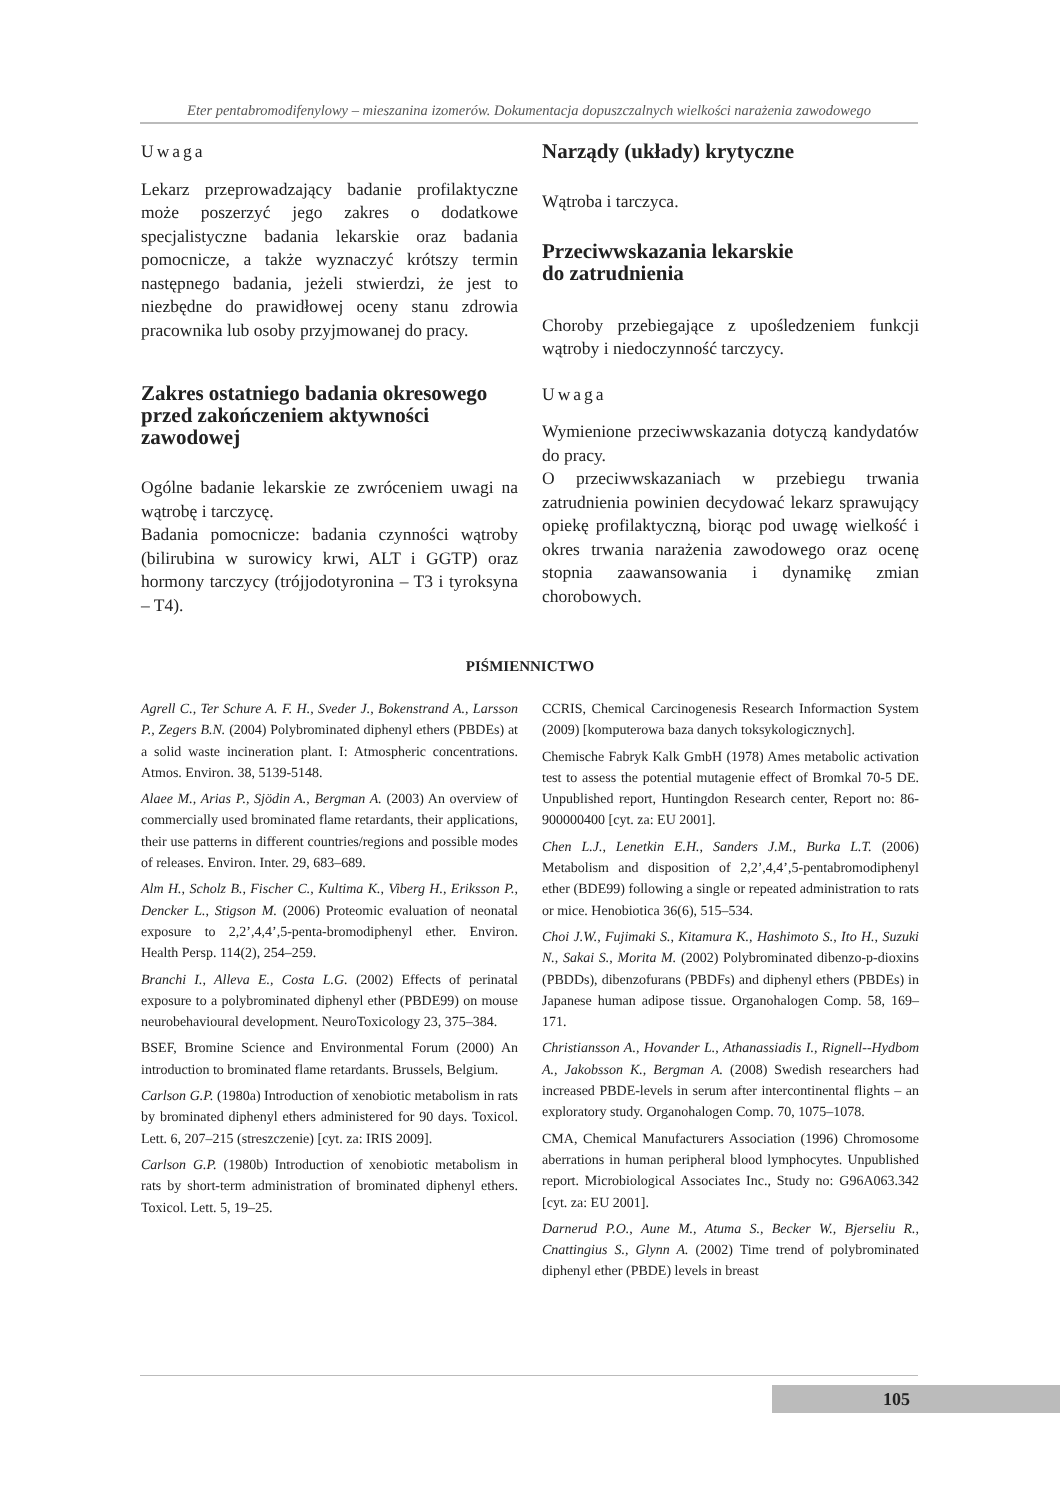Eter pentabromodifenylowy – mieszanina izomerów. Dokumentacja dopuszczalnych wielkości narażenia zawodowego
Uwaga
Lekarz przeprowadzający badanie profilaktyczne może poszerzyć jego zakres o dodatkowe specjalistyczne badania lekarskie oraz badania pomocnicze, a także wyznaczyć krótszy termin następnego badania, jeżeli stwierdzi, że jest to niezbędne do prawidłowej oceny stanu zdrowia pracownika lub osoby przyjmowanej do pracy.
Zakres ostatniego badania okresowego przed zakończeniem aktywności zawodowej
Ogólne badanie lekarskie ze zwróceniem uwagi na wątrobę i tarczycę.
Badania pomocnicze: badania czynności wątroby (bilirubina w surowicy krwi, ALT i GGTP) oraz hormony tarczycy (trójjodotyronina – T3 i tyroksyna – T4).
Narządy (układy) krytyczne
Wątroba i tarczyca.
Przeciwwskazania lekarskie
do zatrudnienia
Choroby przebiegające z upośledzeniem funkcji wątroby i niedoczynność tarczycy.
Uwaga
Wymienione przeciwwskazania dotyczą kandydatów do pracy.
O przeciwwskazaniach w przebiegu trwania zatrudnienia powinien decydować lekarz sprawujący opiekę profilaktyczną, biorąc pod uwagę wielkość i okres trwania narażenia zawodowego oraz ocenę stopnia zaawansowania i dynamikę zmian chorobowych.
PIŚMIENNICTWO
Agrell C., Ter Schure A. F. H., Sveder J., Bokenstrand A., Larsson P., Zegers B.N. (2004) Polybrominated diphenyl ethers (PBDEs) at a solid waste incineration plant. I: Atmospheric concentrations. Atmos. Environ. 38, 5139-5148.
Alaee M., Arias P., Sjödin A., Bergman A. (2003) An overview of commercially used brominated flame retardants, their applications, their use patterns in different countries/regions and possible modes of releases. Environ. Inter. 29, 683–689.
Alm H., Scholz B., Fischer C., Kultima K., Viberg H., Eriksson P., Dencker L., Stigson M. (2006) Proteomic evaluation of neonatal exposure to 2,2’,4,4’,5-penta-bromodiphenyl ether. Environ. Health Persp. 114(2), 254–259.
Branchi I., Alleva E., Costa L.G. (2002) Effects of perinatal exposure to a polybrominated diphenyl ether (PBDE99) on mouse neurobehavioural development. NeuroToxicology 23, 375–384.
BSEF, Bromine Science and Environmental Forum (2000) An introduction to brominated flame retardants. Brussels, Belgium.
Carlson G.P. (1980a) Introduction of xenobiotic metabolism in rats by brominated diphenyl ethers administered for 90 days. Toxicol. Lett. 6, 207–215 (streszczenie) [cyt. za: IRIS 2009].
Carlson G.P. (1980b) Introduction of xenobiotic metabolism in rats by short-term administration of brominated diphenyl ethers. Toxicol. Lett. 5, 19–25.
CCRIS, Chemical Carcinogenesis Research Informaction System (2009) [komputerowa baza danych toksykologicznych].
Chemische Fabryk Kalk GmbH (1978) Ames metabolic activation test to assess the potential mutagenie effect of Bromkal 70-5 DE. Unpublished report, Huntingdon Research center, Report no: 86-900000400 [cyt. za: EU 2001].
Chen L.J., Lenetkin E.H., Sanders J.M., Burka L.T. (2006) Metabolism and disposition of 2,2’,4,4’,5-pentabromodiphenyl ether (BDE99) following a single or repeated administration to rats or mice. Henobiotica 36(6), 515–534.
Choi J.W., Fujimaki S., Kitamura K., Hashimoto S., Ito H., Suzuki N., Sakai S., Morita M. (2002) Polybrominated dibenzo-p-dioxins (PBDDs), dibenzofurans (PBDFs) and diphenyl ethers (PBDEs) in Japanese human adipose tissue. Organohalogen Comp. 58, 169–171.
Christiansson A., Hovander L., Athanassiadis I., Rignell--Hydbom A., Jakobsson K., Bergman A. (2008) Swedish researchers had increased PBDE-levels in serum after intercontinental flights – an exploratory study. Organohalogen Comp. 70, 1075–1078.
CMA, Chemical Manufacturers Association (1996) Chromosome aberrations in human peripheral blood lymphocytes. Unpublished report. Microbiological Associates Inc., Study no: G96A063.342 [cyt. za: EU 2001].
Darnerud P.O., Aune M., Atuma S., Becker W., Bjerseliu R., Cnattingius S., Glynn A. (2002) Time trend of polybrominated diphenyl ether (PBDE) levels in breast
105